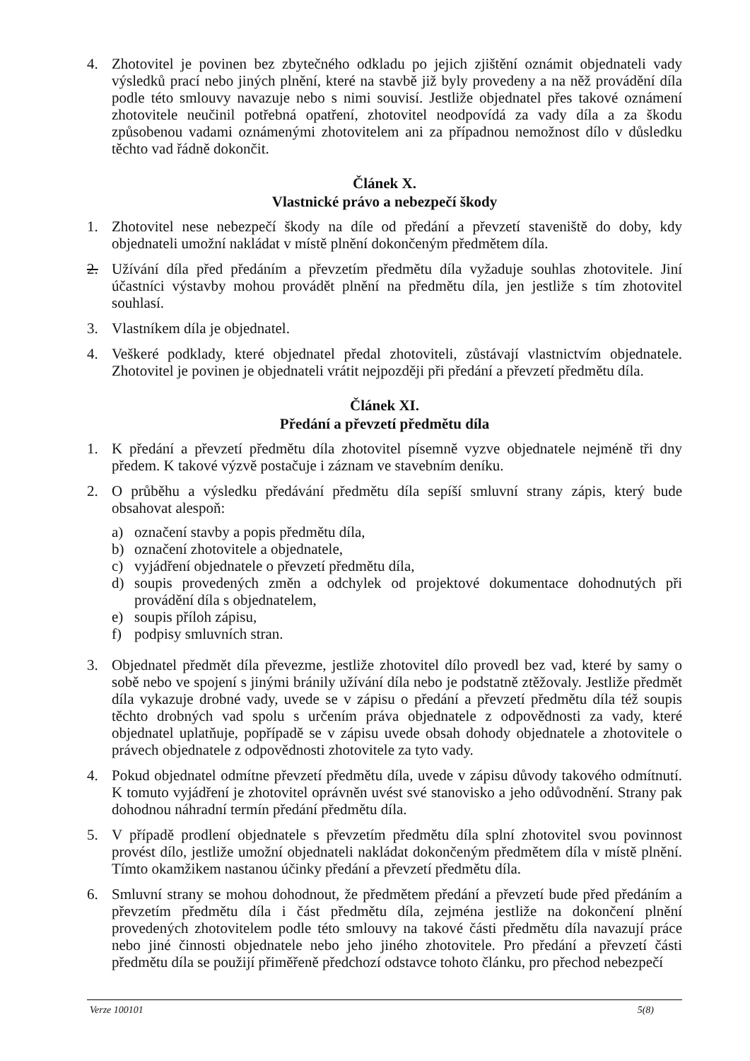4. Zhotovitel je povinen bez zbytečného odkladu po jejich zjištění oznámit objednateli vady výsledků prací nebo jiných plnění, které na stavbě již byly provedeny a na něž provádění díla podle této smlouvy navazuje nebo s nimi souvisí. Jestliže objednatel přes takové oznámení zhotovitele neučinil potřebná opatření, zhotovitel neodpovídá za vady díla a za škodu způsobenou vadami oznámenými zhotovitelem ani za případnou nemožnost dílo v důsledku těchto vad řádně dokončit.
Článek X.
Vlastnické právo a nebezpečí škody
1. Zhotovitel nese nebezpečí škody na díle od předání a převzetí staveniště do doby, kdy objednateli umožní nakládat v místě plnění dokončeným předmětem díla.
2. Užívání díla před předáním a převzetím předmětu díla vyžaduje souhlas zhotovitele. Jiní účastníci výstavby mohou provádět plnění na předmětu díla, jen jestliže s tím zhotovitel souhlasí.
3. Vlastníkem díla je objednatel.
4. Veškeré podklady, které objednatel předal zhotoviteli, zůstávají vlastnictvím objednatele. Zhotovitel je povinen je objednateli vrátit nejpozději při předání a převzetí předmětu díla.
Článek XI.
Předání a převzetí předmětu díla
1. K předání a převzetí předmětu díla zhotovitel písemně vyzve objednatele nejméně tři dny předem. K takové výzvě postačuje i záznam ve stavebním deníku.
2. O průběhu a výsledku předávání předmětu díla sepíší smluvní strany zápis, který bude obsahovat alespoň:
a) označení stavby a popis předmětu díla,
b) označení zhotovitele a objednatele,
c) vyjádření objednatele o převzetí předmětu díla,
d) soupis provedených změn a odchylek od projektové dokumentace dohodnutých při provádění díla s objednatelem,
e) soupis příloh zápisu,
f) podpisy smluvních stran.
3. Objednatel předmět díla převezme, jestliže zhotovitel dílo provedl bez vad, které by samy o sobě nebo ve spojení s jinými bránily užívání díla nebo je podstatně ztěžovaly. Jestliže předmět díla vykazuje drobné vady, uvede se v zápisu o předání a převzetí předmětu díla též soupis těchto drobných vad spolu s určením práva objednatele z odpovědnosti za vady, které objednatel uplatňuje, popřípadě se v zápisu uvede obsah dohody objednatele a zhotovitele o právech objednatele z odpovědnosti zhotovitele za tyto vady.
4. Pokud objednatel odmítne převzetí předmětu díla, uvede v zápisu důvody takového odmítnutí. K tomuto vyjádření je zhotovitel oprávněn uvést své stanovisko a jeho odůvodnění. Strany pak dohodnou náhradní termín předání předmětu díla.
5. V případě prodlení objednatele s převzetím předmětu díla splní zhotovitel svou povinnost provést dílo, jestliže umožní objednateli nakládat dokončeným předmětem díla v místě plnění. Tímto okamžikem nastanou účinky předání a převzetí předmětu díla.
6. Smluvní strany se mohou dohodnout, že předmětem předání a převzetí bude před předáním a převzetím předmětu díla i část předmětu díla, zejména jestliže na dokončení plnění provedených zhotovitelem podle této smlouvy na takové části předmětu díla navazují práce nebo jiné činnosti objednatele nebo jeho jiného zhotovitele. Pro předání a převzetí části předmětu díla se použijí přiměřeně předchozí odstavce tohoto článku, pro přechod nebezpečí
Verze 100101 5(8)